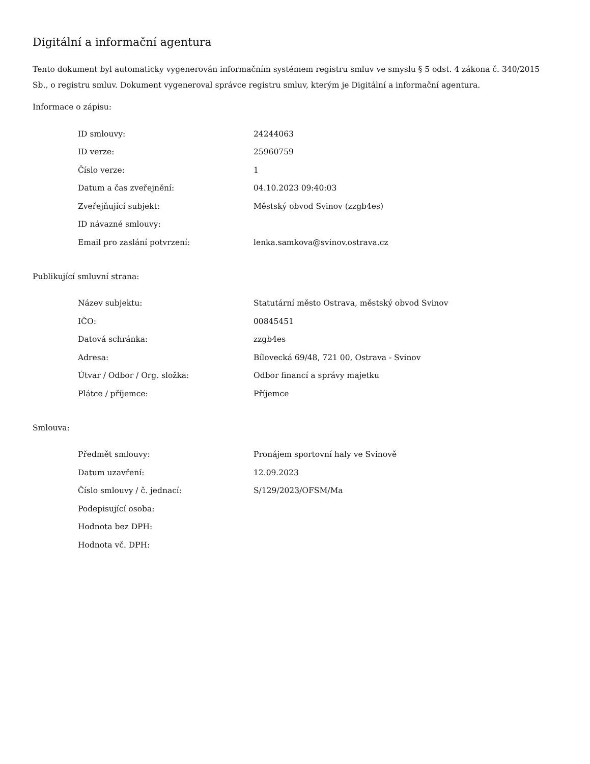Digitální a informační agentura
Tento dokument byl automaticky vygenerován informačním systémem registru smluv ve smyslu § 5 odst. 4 zákona č. 340/2015 Sb., o registru smluv. Dokument vygeneroval správce registru smluv, kterým je Digitální a informační agentura.
Informace o zápisu:
| ID smlouvy: | 24244063 |
| ID verze: | 25960759 |
| Číslo verze: | 1 |
| Datum a čas zveřejnění: | 04.10.2023 09:40:03 |
| Zveřejňující subjekt: | Městský obvod Svinov (zzgb4es) |
| ID návazné smlouvy: | |
| Email pro zaslání potvrzení: | lenka.samkova@svinov.ostrava.cz |
Publikující smluvní strana:
| Název subjektu: | Statutární město Ostrava, městský obvod Svinov |
| IČO: | 00845451 |
| Datová schránka: | zzgb4es |
| Adresa: | Bílovecká 69/48, 721 00, Ostrava - Svinov |
| Útvar / Odbor / Org. složka: | Odbor financí a správy majetku |
| Plátce / příjemce: | Příjemce |
Smlouva:
| Předmět smlouvy: | Pronájem sportovní haly ve Svinově |
| Datum uzavření: | 12.09.2023 |
| Číslo smlouvy / č. jednací: | S/129/2023/OFSM/Ma |
| Podepisující osoba: | |
| Hodnota bez DPH: | |
| Hodnota vč. DPH: | |